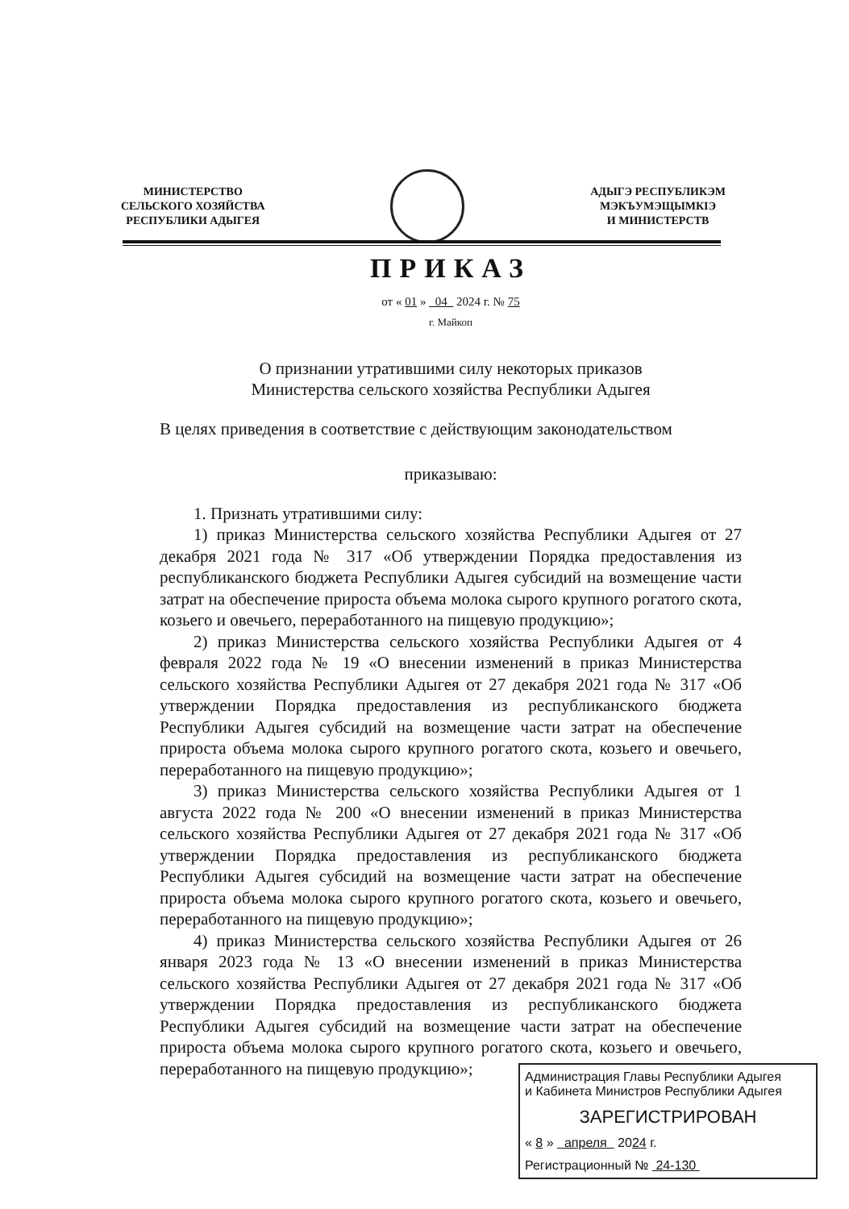МИНИСТЕРСТВО
СЕЛЬСКОГО ХОЗЯЙСТВА
РЕСПУБЛИКИ АДЫГЕЯ
АДЫГЭ РЕСПУБЛИКЭМ
МЭКЪУМЭЩЫМКIЭ
И МИНИСТЕРСТВ
ПРИКАЗ
от « 01 » 04 2024 г. № 75
г. Майкоп
О признании утратившими силу некоторых приказов
Министерства сельского хозяйства Республики Адыгея
В целях приведения в соответствие с действующим законодательством
приказываю:
1. Признать утратившими силу:
1) приказ Министерства сельского хозяйства Республики Адыгея от 27 декабря 2021 года № 317 «Об утверждении Порядка предоставления из республиканского бюджета Республики Адыгея субсидий на возмещение части затрат на обеспечение прироста объема молока сырого крупного рогатого скота, козьего и овечьего, переработанного на пищевую продукцию»;
2) приказ Министерства сельского хозяйства Республики Адыгея от 4 февраля 2022 года № 19 «О внесении изменений в приказ Министерства сельского хозяйства Республики Адыгея от 27 декабря 2021 года № 317 «Об утверждении Порядка предоставления из республиканского бюджета Республики Адыгея субсидий на возмещение части затрат на обеспечение прироста объема молока сырого крупного рогатого скота, козьего и овечьего, переработанного на пищевую продукцию»;
3) приказ Министерства сельского хозяйства Республики Адыгея от 1 августа 2022 года № 200 «О внесении изменений в приказ Министерства сельского хозяйства Республики Адыгея от 27 декабря 2021 года № 317 «Об утверждении Порядка предоставления из республиканского бюджета Республики Адыгея субсидий на возмещение части затрат на обеспечение прироста объема молока сырого крупного рогатого скота, козьего и овечьего, переработанного на пищевую продукцию»;
4) приказ Министерства сельского хозяйства Республики Адыгея от 26 января 2023 года № 13 «О внесении изменений в приказ Министерства сельского хозяйства Республики Адыгея от 27 декабря 2021 года № 317 «Об утверждении Порядка предоставления из республиканского бюджета Республики Адыгея субсидий на возмещение части затрат на обеспечение прироста объема молока сырого крупного рогатого скота, козьего и овечьего, переработанного на пищевую продукцию»;
Администрация Главы Республики Адыгея
и Кабинета Министров Республики Адыгея
ЗАРЕГИСТРИРОВАН
« 8 » апреля 2024 г.
Регистрационный № 24-130